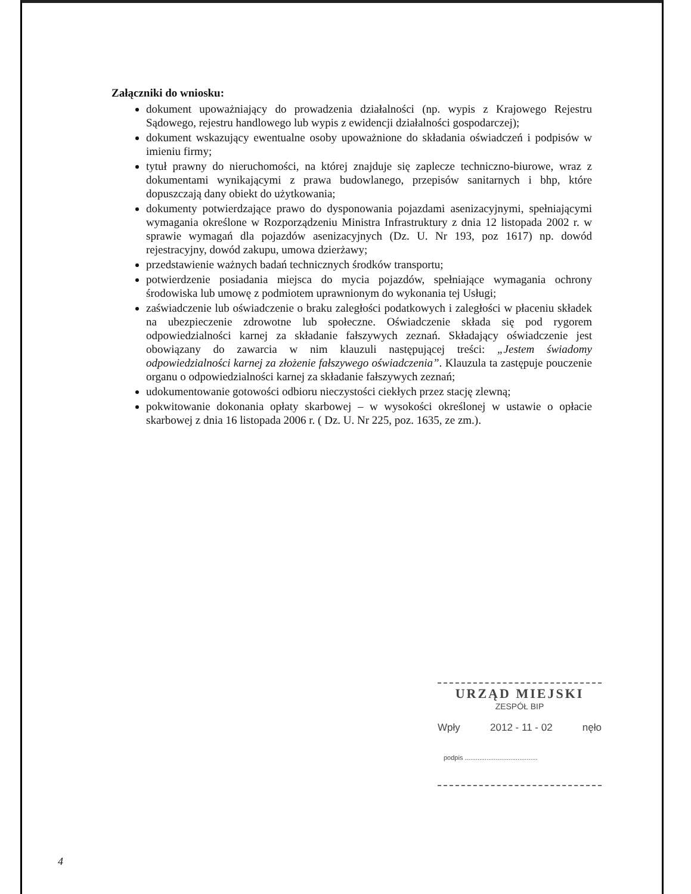Załączniki do wniosku:
dokument upoważniający do prowadzenia działalności (np. wypis z Krajowego Rejestru Sądowego, rejestru handlowego lub wypis z ewidencji działalności gospodarczej);
dokument wskazujący ewentualne osoby upoważnione do składania oświadczeń i podpisów w imieniu firmy;
tytuł prawny do nieruchomości, na której znajduje się zaplecze techniczno-biurowe, wraz z dokumentami wynikającymi z prawa budowlanego, przepisów sanitarnych i bhp, które dopuszczają dany obiekt do użytkowania;
dokumenty potwierdzające prawo do dysponowania pojazdami asenizacyjnymi, spełniającymi wymagania określone w Rozporządzeniu Ministra Infrastruktury z dnia 12 listopada 2002 r. w sprawie wymagań dla pojazdów asenizacyjnych (Dz. U. Nr 193, poz 1617) np. dowód rejestracyjny, dowód zakupu, umowa dzierżawy;
przedstawienie ważnych badań technicznych środków transportu;
potwierdzenie posiadania miejsca do mycia pojazdów, spełniające wymagania ochrony środowiska lub umowę z podmiotem uprawnionym do wykonania tej Usługi;
zaświadczenie lub oświadczenie o braku zaległości podatkowych i zaległości w płaceniu składek na ubezpieczenie zdrowotne lub społeczne. Oświadczenie składa się pod rygorem odpowiedzialności karnej za składanie fałszywych zeznań. Składający oświadczenie jest obowiązany do zawarcia w nim klauzuli następującej treści: „Jestem świadomy odpowiedzialności karnej za złożenie fałszywego oświadczenia”. Klauzula ta zastępuje pouczenie organu o odpowiedzialności karnej za składanie fałszywych zeznań;
udokumentowanie gotowości odbioru nieczystości ciekłych przez stację zlewną;
pokwitowanie dokonania opłaty skarbowej – w wysokości określonej w ustawie o opłacie skarbowej z dnia 16 listopada 2006 r. ( Dz. U. Nr 225, poz. 1635, ze zm.).
URZĄD MIEJSKI
ZESPÓŁ BIP
Wpły 2012 - 11 - 02 nęło
podpis ........................................
4